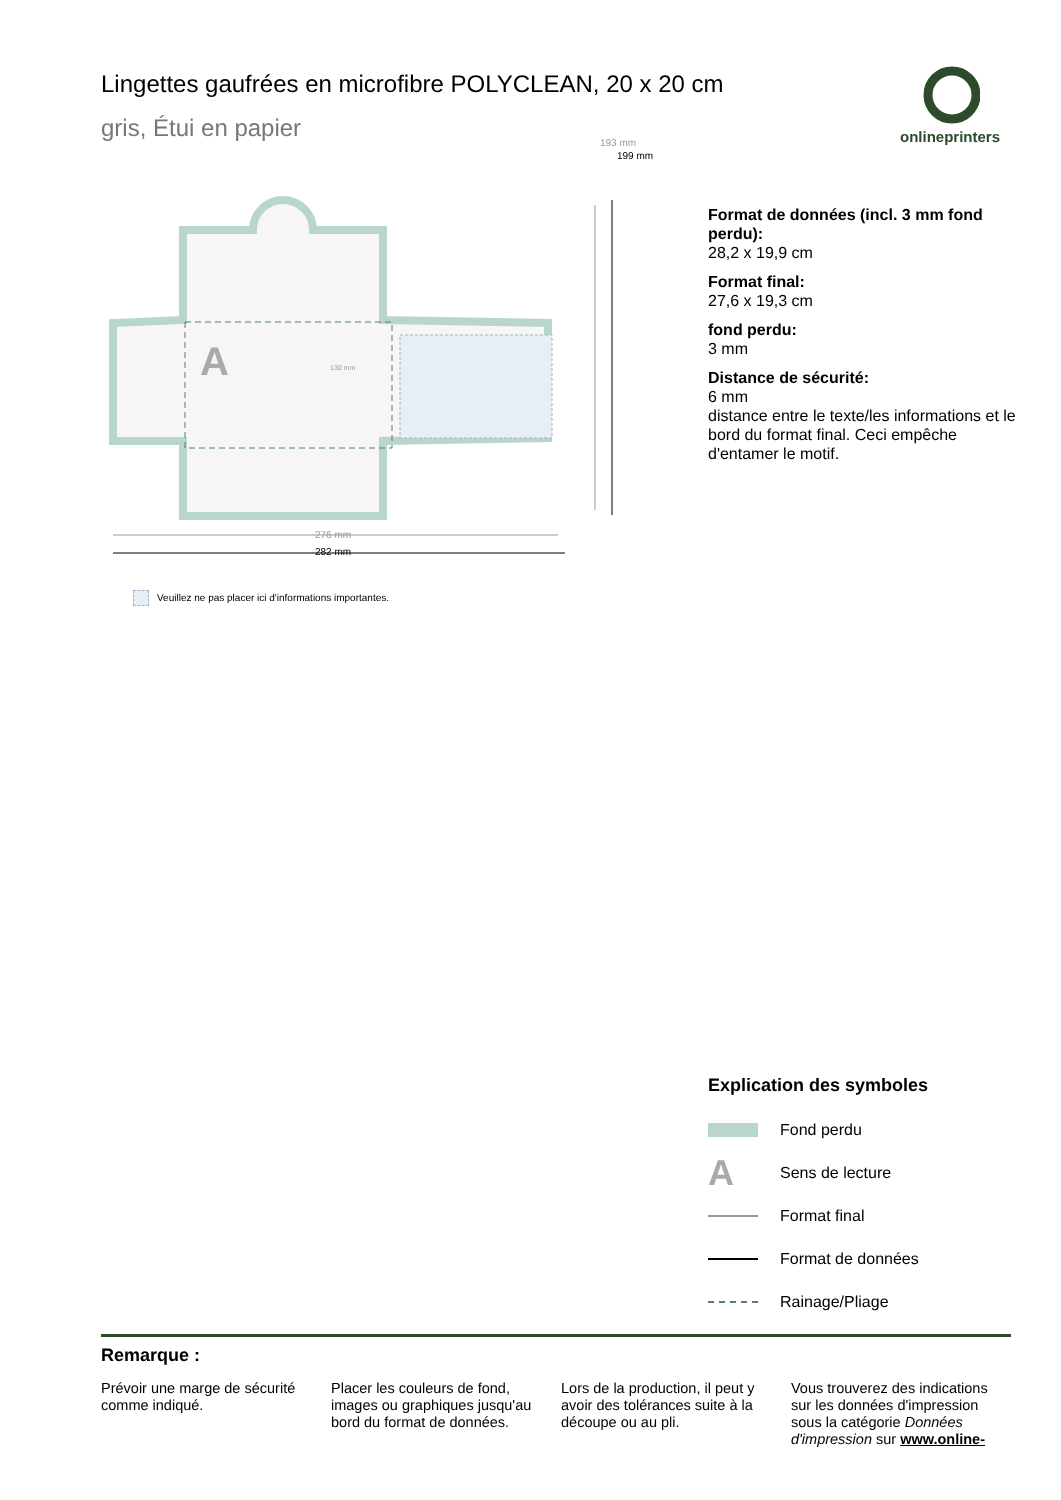Lingettes gaufrées en microfibre POLYCLEAN, 20 x 20 cm
gris, Étui en papier
onlineprinters
A
130 mm
276 mm
282 mm
193 mm
199 mm
Veuillez ne pas placer ici d'informations importantes.
Format de données (incl. 3 mm fond perdu):
28,2 x 19,9 cm
Format final:
27,6 x 19,3 cm
fond perdu:
3 mm
Distance de sécurité:
6 mm
distance entre le texte/les informations et le bord du format final. Ceci empêche d'entamer le motif.
Explication des symboles
Fond perdu
A
Sens de lecture
Format final
Format de données
Rainage/Pliage
Remarque :
Prévoir une marge de sécurité comme indiqué.
Placer les couleurs de fond, images ou graphiques jusqu'au bord du format de données.
Lors de la production, il peut y avoir des tolérances suite à la découpe ou au pli.
Vous trouverez des indications sur les données d'impression sous la catégorie Données d'impression sur www.online-